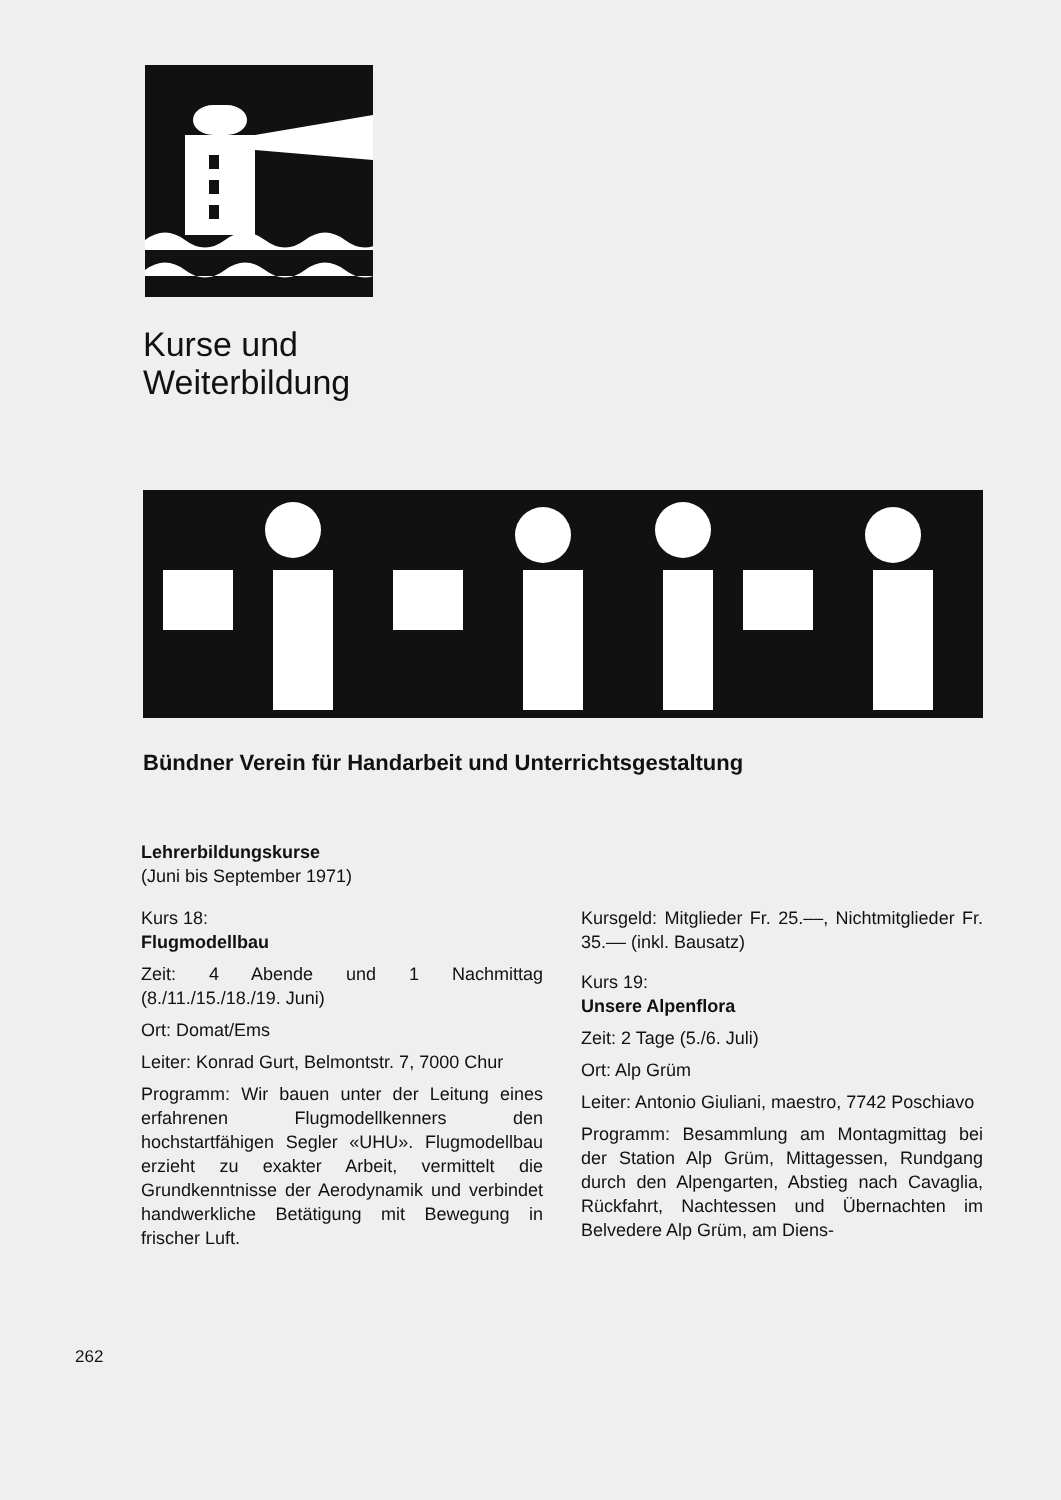Kurse und
Weiterbildung
Bündner Verein für Handarbeit und Unterrichtsgestaltung
Lehrerbildungskurse
(Juni bis September 1971)
Kurs 18:
Flugmodellbau
Zeit: 4 Abende und 1 Nachmittag (8./11./15./18./19. Juni)
Ort: Domat/Ems
Leiter: Konrad Gurt, Belmontstr. 7, 7000 Chur
Programm: Wir bauen unter der Leitung eines erfahrenen Flugmodellkenners den hochstartfähigen Segler «UHU». Flugmodellbau erzieht zu exakter Arbeit, vermittelt die Grundkenntnisse der Aerodynamik und verbindet handwerkliche Betätigung mit Bewegung in frischer Luft.
Kursgeld: Mitglieder Fr. 25.––, Nichtmitglieder Fr. 35.–– (inkl. Bausatz)
Kurs 19:
Unsere Alpenflora
Zeit: 2 Tage (5./6. Juli)
Ort: Alp Grüm
Leiter: Antonio Giuliani, maestro, 7742 Poschiavo
Programm: Besammlung am Montagmittag bei der Station Alp Grüm, Mittagessen, Rundgang durch den Alpengarten, Abstieg nach Cavaglia, Rückfahrt, Nachtessen und Übernachten im Belvedere Alp Grüm, am Diens-
262